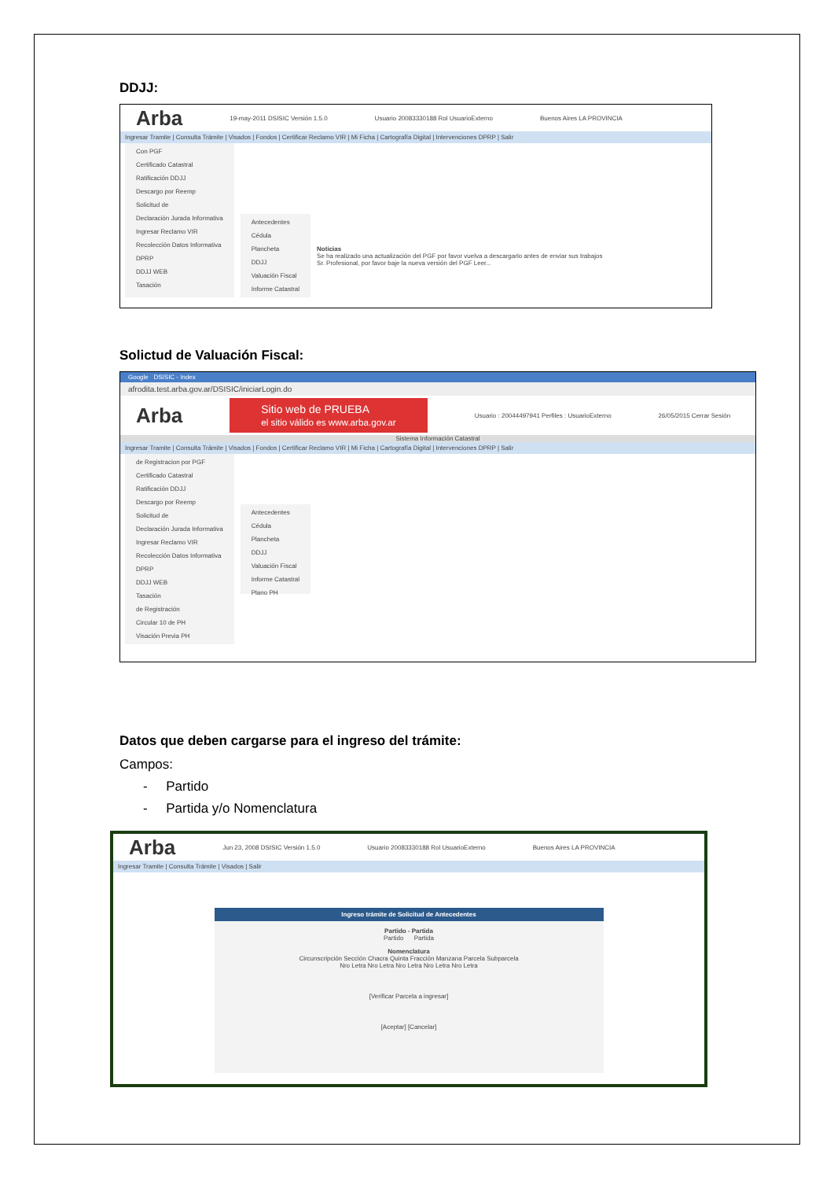DDJJ:
Arba 19-may-2011 DSISIC Versión 1.5.0 Usuario 20083330188 Rol UsuarioExterno Buenos Aires LA PROVINCIA
Ingresar Tramite | Consulta Trámite | Visados | Fondos | Certificar Reclamo VIR | Mi Ficha | Cartografía Digital | Intervenciones DPRP | Salir
Con PGF
Certificado Catastral
Ratificación DDJJ
Descargo por Reemp
Solicitud de
Declaración Jurada Informativa
Ingresar Reclamo VIR
Recolección Datos Informativa
DPRP
DDJJ WEB
Tasación
Antecedentes
Cédula
Plancheta
DDJJ
Valuación Fiscal
Informe Catastral
Noticias
Se ha realizado una actualización del PGF por favor vuelva a descargarlo antes de enviar sus trabajos
Sr. Profesional, por favor baje la nueva versión del PGF Leer...
Solictud de Valuación Fiscal:
Google DSISIC - Index
afrodita.test.arba.gov.ar/DSISIC/iniciarLogin.do
Arba Sitio web de PRUEBA
el sitio válido es www.arba.gov.ar Usuario : 20044497941 Perfiles : UsuarioExterno 26/05/2015 Cerrar Sesión
Sistema Información Catastral
Ingresar Tramite | Consulta Trámite | Visados | Fondos | Certificar Reclamo VIR | Mi Ficha | Cartografía Digital | Intervenciones DPRP | Salir
de Registracion por PGF
Certificado Catastral
Ratificación DDJJ
Descargo por Reemp
Solicitud de
Declaración Jurada Informativa
Ingresar Reclamo VIR
Recolección Datos Informativa
DPRP
DDJJ WEB
Tasación
de Registración
Circular 10 de PH
Visación Previa PH
Antecedentes
Cédula
Plancheta
DDJJ
Valuación Fiscal
Informe Catastral
Plano PH
Datos que deben cargarse para el ingreso del trámite:
Campos:
- Partido
- Partida y/o Nomenclatura
Arba Jun 23, 2008 DSISIC Versión 1.5.0 Usuario 20083330188 Rol UsuarioExterno Buenos Aires LA PROVINCIA
Ingresar Tramite | Consulta Trámite | Visados | Salir
Ingreso trámite de Solicitud de Antecedentes
Partido - Partida
Partido Partida
Nomenclatura
Circunscripción Sección Chacra Quinta Fracción Manzana Parcela Subparcela
Nro Letra Nro Letra Nro Letra Nro Letra Nro Letra
[Verificar Parcela a ingresar]
[Aceptar] [Cancelar]